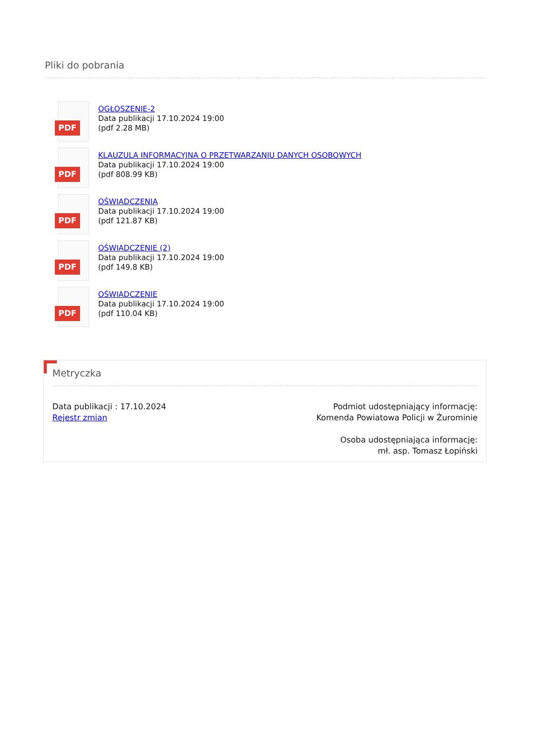Pliki do pobrania
PDF
OGŁOSZENIE-2
Data publikacji 17.10.2024 19:00
(pdf 2.28 MB)
PDF
KLAUZULA INFORMACYJNA O PRZETWARZANIU DANYCH OSOBOWYCH
Data publikacji 17.10.2024 19:00
(pdf 808.99 KB)
PDF
OŚWIADCZENIA
Data publikacji 17.10.2024 19:00
(pdf 121.87 KB)
PDF
OŚWIADCZENIE (2)
Data publikacji 17.10.2024 19:00
(pdf 149.8 KB)
PDF
OŚWIADCZENIE
Data publikacji 17.10.2024 19:00
(pdf 110.04 KB)
Metryczka
Data publikacji : 17.10.2024
Rejestr zmian
Podmiot udostępniający informację:
Komenda Powiatowa Policji w Żurominie
Osoba udostępniająca informację:
mł. asp. Tomasz Łopiński